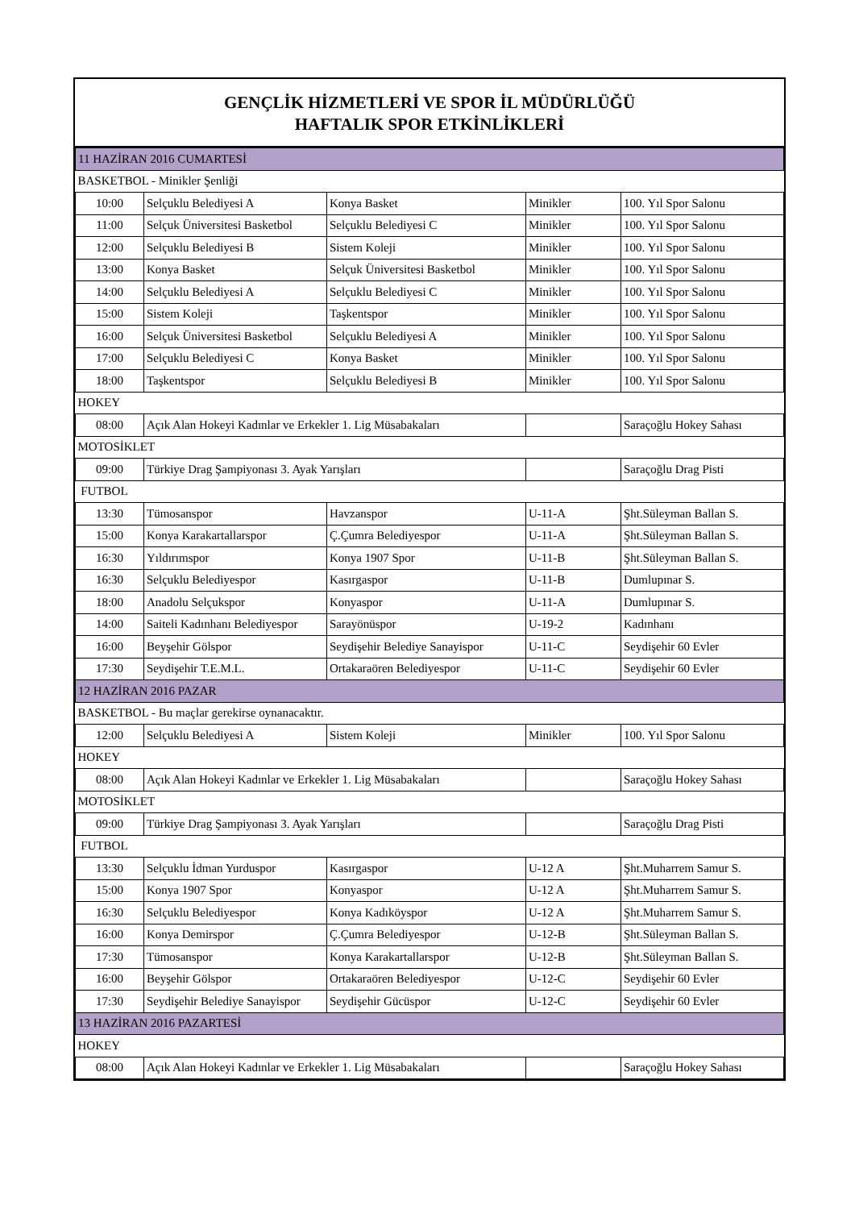GENÇLİK HİZMETLERİ VE SPOR İL MÜDÜRLÜĞÜ
HAFTALIK SPOR ETKİNLİKLERİ
| 11 HAZİRAN 2016 CUMARTESİ | | | | |
| BASKETBOL - Minikler Şenliği | | | | |
| 10:00 | Selçuklu Belediyesi A | Konya Basket | Minikler | 100. Yıl Spor Salonu |
| 11:00 | Selçuk Üniversitesi Basketbol | Selçuklu Belediyesi C | Minikler | 100. Yıl Spor Salonu |
| 12:00 | Selçuklu Belediyesi B | Sistem Koleji | Minikler | 100. Yıl Spor Salonu |
| 13:00 | Konya Basket | Selçuk Üniversitesi Basketbol | Minikler | 100. Yıl Spor Salonu |
| 14:00 | Selçuklu Belediyesi A | Selçuklu Belediyesi C | Minikler | 100. Yıl Spor Salonu |
| 15:00 | Sistem Koleji | Taşkentspor | Minikler | 100. Yıl Spor Salonu |
| 16:00 | Selçuk Üniversitesi Basketbol | Selçuklu Belediyesi A | Minikler | 100. Yıl Spor Salonu |
| 17:00 | Selçuklu Belediyesi C | Konya Basket | Minikler | 100. Yıl Spor Salonu |
| 18:00 | Taşkentspor | Selçuklu Belediyesi B | Minikler | 100. Yıl Spor Salonu |
| HOKEY | | | | |
| 08:00 | Açık Alan Hokeyi Kadınlar ve Erkekler 1. Lig Müsabakaları | | | Saraçoğlu Hokey Sahası |
| MOTOSİKLET | | | | |
| 09:00 | Türkiye Drag Şampiyonası 3. Ayak Yarışları | | | Saraçoğlu Drag Pisti |
| FUTBOL | | | | |
| 13:30 | Tümosanspor | Havzanspor | U-11-A | Şht.Süleyman Ballan S. |
| 15:00 | Konya Karakartallarspor | Ç.Çumra Belediyespor | U-11-A | Şht.Süleyman Ballan S. |
| 16:30 | Yıldırımspor | Konya 1907 Spor | U-11-B | Şht.Süleyman Ballan S. |
| 16:30 | Selçuklu Belediyespor | Kasırgaspor | U-11-B | Dumlupınar S. |
| 18:00 | Anadolu Selçukspor | Konyaspor | U-11-A | Dumlupınar S. |
| 14:00 | Saiteli Kadınhanı Belediyespor | Sarayönüspor | U-19-2 | Kadınhanı |
| 16:00 | Beyşehir Gölspor | Seydişehir Belediye Sanayispor | U-11-C | Seydişehir 60 Evler |
| 17:30 | Seydişehir T.E.M.L. | Ortakaraören Belediyespor | U-11-C | Seydişehir 60 Evler |
| 12 HAZİRAN 2016 PAZAR | | | | |
| BASKETBOL - Bu maçlar gerekirse oynanacaktır. | | | | |
| 12:00 | Selçuklu Belediyesi A | Sistem Koleji | Minikler | 100. Yıl Spor Salonu |
| HOKEY | | | | |
| 08:00 | Açık Alan Hokeyi Kadınlar ve Erkekler 1. Lig Müsabakaları | | | Saraçoğlu Hokey Sahası |
| MOTOSİKLET | | | | |
| 09:00 | Türkiye Drag Şampiyonası 3. Ayak Yarışları | | | Saraçoğlu Drag Pisti |
| FUTBOL | | | | |
| 13:30 | Selçuklu İdman Yurduspor | Kasırgaspor | U-12 A | Şht.Muharrem Samur S. |
| 15:00 | Konya 1907 Spor | Konyaspor | U-12 A | Şht.Muharrem Samur S. |
| 16:30 | Selçuklu Belediyespor | Konya Kadıköyspor | U-12 A | Şht.Muharrem Samur S. |
| 16:00 | Konya Demirspor | Ç.Çumra Belediyespor | U-12-B | Şht.Süleyman Ballan S. |
| 17:30 | Tümosanspor | Konya Karakartallarspor | U-12-B | Şht.Süleyman Ballan S. |
| 16:00 | Beyşehir Gölspor | Ortakaraören Belediyespor | U-12-C | Seydişehir 60 Evler |
| 17:30 | Seydişehir Belediye Sanayispor | Seydişehir Gücüspor | U-12-C | Seydişehir 60 Evler |
| 13 HAZİRAN 2016 PAZARTESİ | | | | |
| HOKEY | | | | |
| 08:00 | Açık Alan Hokeyi Kadınlar ve Erkekler 1. Lig Müsabakaları | | | Saraçoğlu Hokey Sahası |